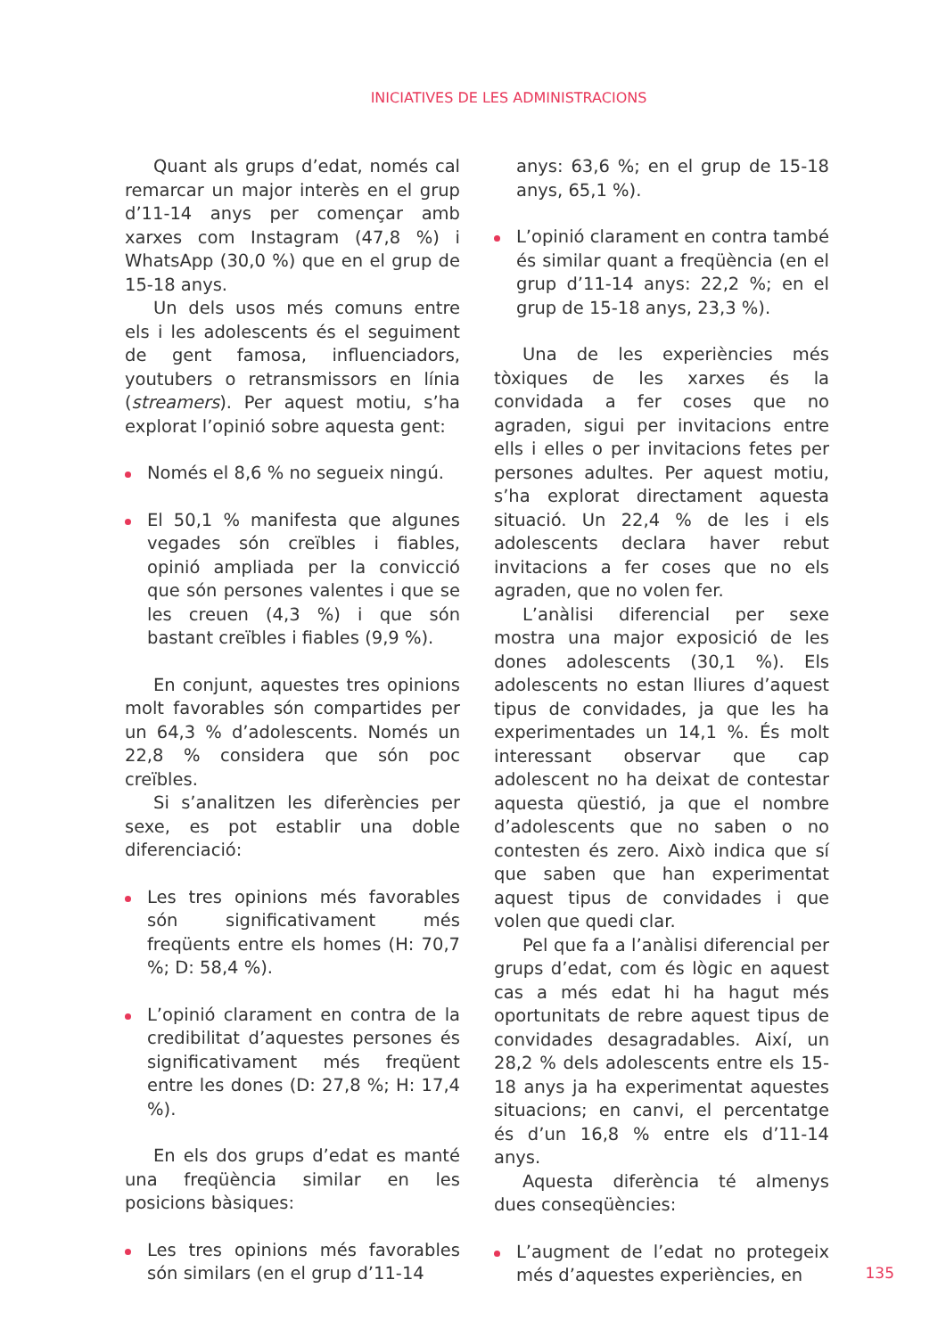INICIATIVES DE LES ADMINISTRACIONS
Quant als grups d’edat, només cal remarcar un major interès en el grup d’11-14 anys per començar amb xarxes com Instagram (47,8 %) i WhatsApp (30,0 %) que en el grup de 15-18 anys.
Un dels usos més comuns entre els i les adolescents és el seguiment de gent famosa, influenciadors, youtubers o retransmissors en línia (streamers). Per aquest motiu, s’ha explorat l’opinió sobre aquesta gent:
Només el 8,6 % no segueix ningú.
El 50,1 % manifesta que algunes vegades són creïbles i fiables, opinió ampliada per la convicció que són persones valentes i que se les creuen (4,3 %) i que són bastant creïbles i fiables (9,9 %).
En conjunt, aquestes tres opinions molt favorables són compartides per un 64,3 % d’adolescents. Només un 22,8 % considera que són poc creïbles.
Si s’analitzen les diferències per sexe, es pot establir una doble diferenciació:
Les tres opinions més favorables són significativament més freqüents entre els homes (H: 70,7 %; D: 58,4 %).
L’opinió clarament en contra de la credibilitat d’aquestes persones és significativament més freqüent entre les dones (D: 27,8 %; H: 17,4 %).
En els dos grups d’edat es manté una freqüència similar en les posicions bàsiques:
Les tres opinions més favorables són similars (en el grup d’11-14
anys: 63,6 %; en el grup de 15-18 anys, 65,1 %).
L’opinió clarament en contra també és similar quant a freqüència (en el grup d’11-14 anys: 22,2 %; en el grup de 15-18 anys, 23,3 %).
Una de les experiències més tòxiques de les xarxes és la convidada a fer coses que no agraden, sigui per invitacions entre ells i elles o per invitacions fetes per persones adultes. Per aquest motiu, s’ha explorat directament aquesta situació. Un 22,4 % de les i els adolescents declara haver rebut invitacions a fer coses que no els agraden, que no volen fer.
L’anàlisi diferencial per sexe mostra una major exposició de les dones adolescents (30,1 %). Els adolescents no estan lliures d’aquest tipus de convidades, ja que les ha experimentades un 14,1 %. És molt interessant observar que cap adolescent no ha deixat de contestar aquesta qüestió, ja que el nombre d’adolescents que no saben o no contesten és zero. Això indica que sí que saben que han experimentat aquest tipus de convidades i que volen que quedi clar.
Pel que fa a l’anàlisi diferencial per grups d’edat, com és lògic en aquest cas a més edat hi ha hagut més oportunitats de rebre aquest tipus de convidades desagradables. Així, un 28,2 % dels adolescents entre els 15-18 anys ja ha experimentat aquestes situacions; en canvi, el percentatge és d’un 16,8 % entre els d’11-14 anys.
Aquesta diferència té almenys dues conseqüències:
L’augment de l’edat no protegeix més d’aquestes experiències, en
135